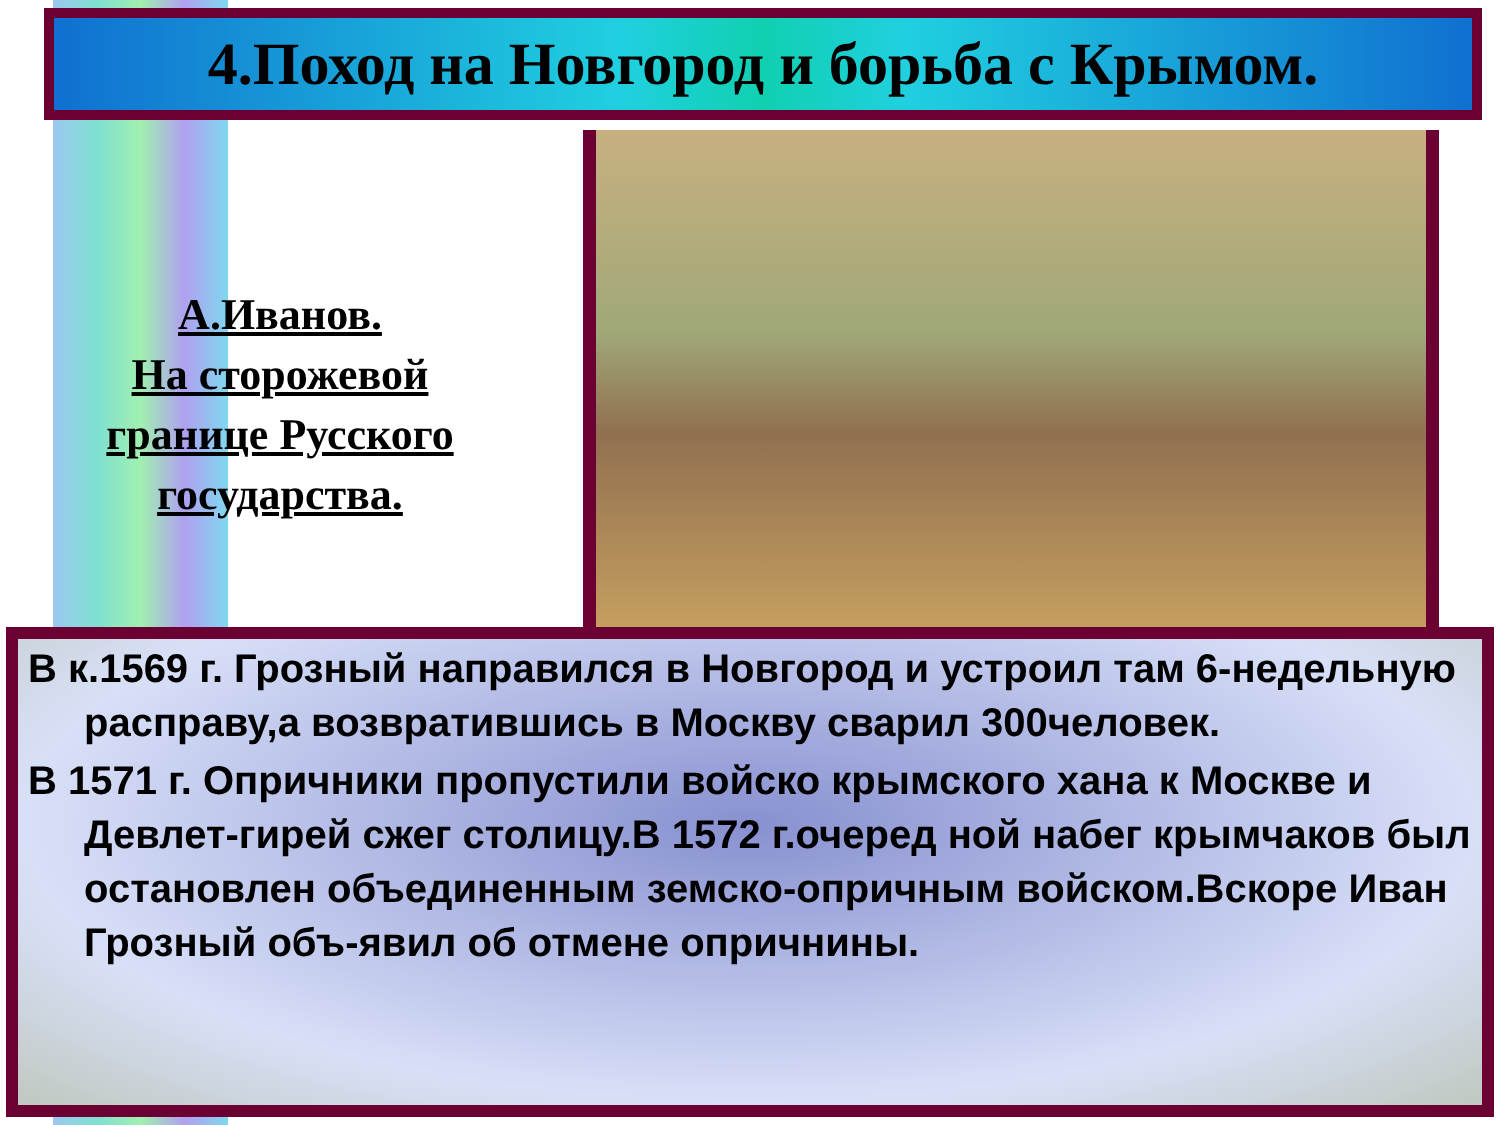4.Поход на Новгород и борьба с Крымом.
А.Иванов.
На сторожевой границе Русского государства.
В к.1569 г. Грозный направился в Новгород и устроил там 6-недельную расправу,а возвратившись в Москву сварил 300человек.
В 1571 г. Опричники пропустили войско крымского хана к Москве и Девлет-гирей сжег столицу.В 1572 г.очеред ной набег крымчаков был остановлен объединенным земско-опричным войском.Вскоре Иван Грозный объ-явил об отмене опричнины.